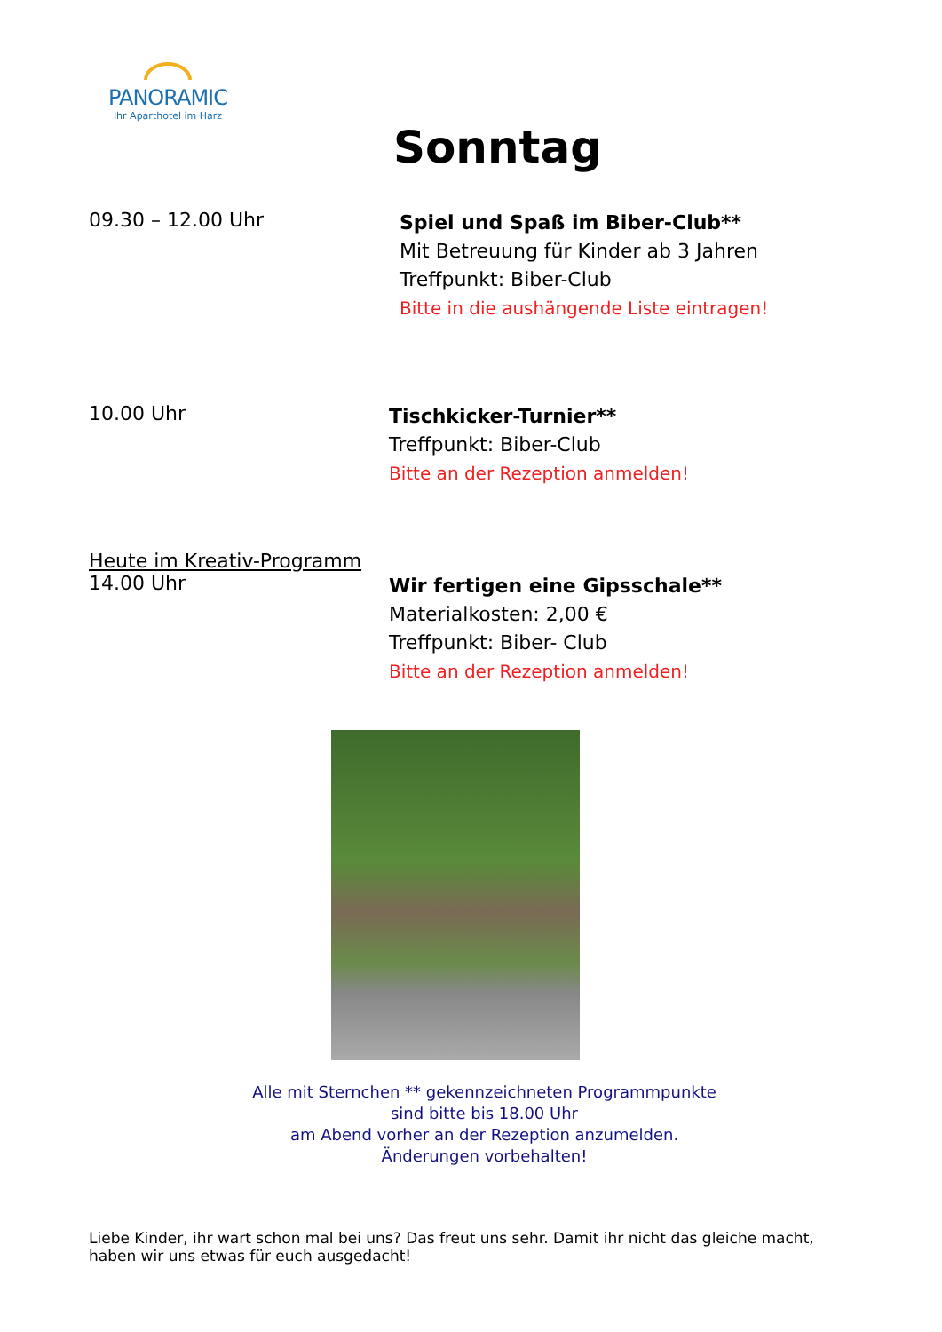PANORAMIC
Ihr Aparthotel im Harz
Sonntag
09.30 – 12.00 Uhr
Spiel und Spaß im Biber-Club**
Mit Betreuung für Kinder ab 3 Jahren
Treffpunkt: Biber-Club
Bitte in die aushängende Liste eintragen!
10.00 Uhr
Tischkicker-Turnier**
Treffpunkt: Biber-Club
Bitte an der Rezeption anmelden!
Heute im Kreativ-Programm
14.00 Uhr
Wir fertigen eine Gipsschale**
Materialkosten: 2,00 €
Treffpunkt: Biber- Club
Bitte an der Rezeption anmelden!
Alle mit Sternchen ** gekennzeichneten Programmpunkte
sind bitte bis 18.00 Uhr
am Abend vorher an der Rezeption anzumelden.
Änderungen vorbehalten!
Liebe Kinder, ihr wart schon mal bei uns? Das freut uns sehr. Damit ihr nicht das gleiche macht, haben wir uns etwas für euch ausgedacht!